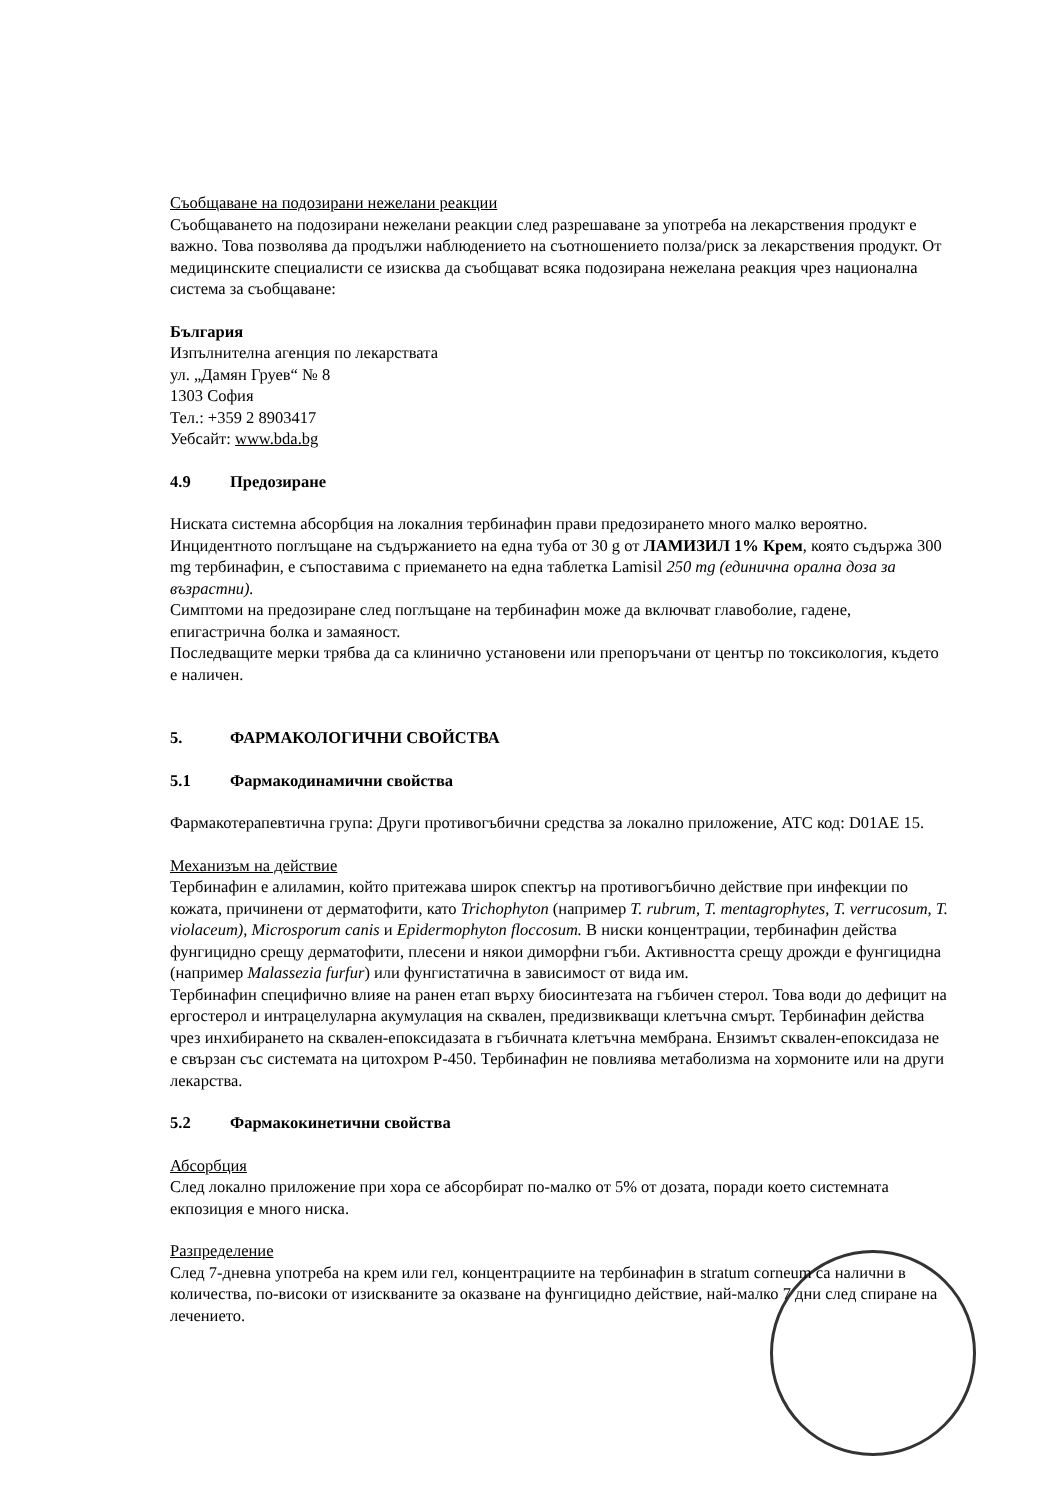Съобщаване на подозирани нежелани реакции
Съобщаването на подозирани нежелани реакции след разрешаване за употреба на лекарствения продукт е важно. Това позволява да продължи наблюдението на съотношението полза/риск за лекарствения продукт. От медицинските специалисти се изисква да съобщават всяка подозирана нежелана реакция чрез национална система за съобщаване:
България
Изпълнителна агенция по лекарствата
ул. „Дамян Груев“ № 8
1303 София
Тел.: +359 2 8903417
Уебсайт: www.bda.bg
4.9 Предозиране
Ниската системна абсорбция на локалния тербинафин прави предозирането много малко вероятно. Инцидентното поглъщане на съдържанието на една туба от 30 g от ЛАМИЗИЛ 1% Крем, която съдържа 300 mg тербинафин, е съпоставима с приемането на една таблетка Lamisil 250 mg (единична орална доза за възрастни).
Симптоми на предозиране след поглъщане на тербинафин може да включват главоболие, гадене, епигастрична болка и замаяност.
Последващите мерки трябва да са клинично установени или препоръчани от център по токсикология, където е наличен.
5. ФАРМАКОЛОГИЧНИ СВОЙСТВА
5.1 Фармакодинамични свойства
Фармакотерапевтична група: Други противогъбични средства за локално приложение, ATC код: D01AE 15.
Механизъм на действие
Тербинафин е алиламин, който притежава широк спектър на противогъбично действие при инфекции по кожата, причинени от дерматофити, като Trichophyton (например T. rubrum, T. mentagrophytes, T. verrucosum, T. violaceum), Microsporum canis и Epidermophyton floccosum. В ниски концентрации, тербинафин действа фунгицидно срещу дерматофити, плесени и някои диморфни гъби. Активността срещу дрожди е фунгицидна (например Malassezia furfur) или фунгистатична в зависимост от вида им.
Тербинафин специфично влияе на ранен етап върху биосинтезата на гъбичен стерол. Това води до дефицит на ергостерол и интрацелуларна акумулация на сквален, предизвикващи клетъчна смърт. Тербинафин действа чрез инхибирането на сквален-епоксидазата в гъбичната клетъчна мембрана. Ензимът сквален-епоксидаза не е свързан със системата на цитохром P-450. Тербинафин не повлиява метаболизма на хормоните или на други лекарства.
5.2 Фармакокинетични свойства
Абсорбция
След локално приложение при хора се абсорбират по-малко от 5% от дозата, поради което системната екпозиция е много ниска.
Разпределение
След 7-дневна употреба на крем или гел, концентрациите на тербинафин в stratum corneum са налични в количества, по-високи от изискваните за оказване на фунгицидно действие, най-малко 7 дни след спиране на лечението.